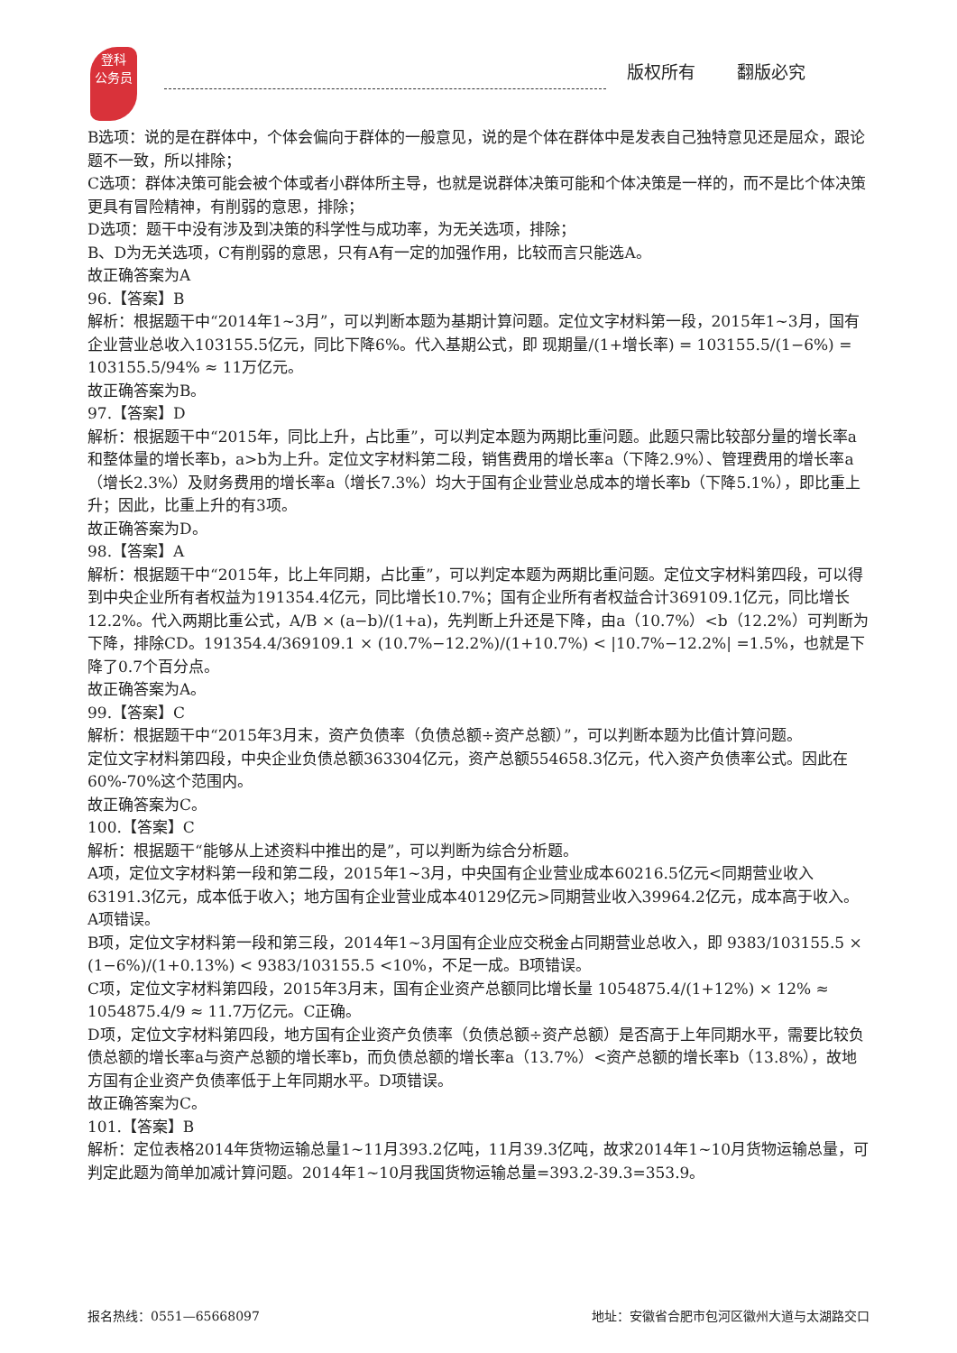登科
公务员
版权所有 翻版必究
B选项：说的是在群体中，个体会偏向于群体的一般意见，说的是个体在群体中是发表自己独特意见还是屈众，跟论题不一致，所以排除；
C选项：群体决策可能会被个体或者小群体所主导，也就是说群体决策可能和个体决策是一样的，而不是比个体决策更具有冒险精神，有削弱的意思，排除；
D选项：题干中没有涉及到决策的科学性与成功率，为无关选项，排除；
B、D为无关选项，C有削弱的意思，只有A有一定的加强作用，比较而言只能选A。
故正确答案为A
96.【答案】B
解析：根据题干中“2014年1~3月”，可以判断本题为基期计算问题。定位文字材料第一段，2015年1~3月，国有企业营业总收入103155.5亿元，同比下降6%。代入基期公式，即 现期量/(1+增长率) = 103155.5/(1−6%) = 103155.5/94% ≈ 11万亿元。
故正确答案为B。
97.【答案】D
解析：根据题干中“2015年，同比上升，占比重”，可以判定本题为两期比重问题。此题只需比较部分量的增长率a和整体量的增长率b，a>b为上升。定位文字材料第二段，销售费用的增长率a（下降2.9%）、管理费用的增长率a（增长2.3%）及财务费用的增长率a（增长7.3%）均大于国有企业营业总成本的增长率b（下降5.1%），即比重上升；因此，比重上升的有3项。
故正确答案为D。
98.【答案】A
解析：根据题干中“2015年，比上年同期，占比重”，可以判定本题为两期比重问题。定位文字材料第四段，可以得到中央企业所有者权益为191354.4亿元，同比增长10.7%；国有企业所有者权益合计369109.1亿元，同比增长12.2%。代入两期比重公式，A/B × (a−b)/(1+a)，先判断上升还是下降，由a（10.7%）<b（12.2%）可判断为下降，排除CD。191354.4/369109.1 × (10.7%−12.2%)/(1+10.7%) < |10.7%−12.2%| =1.5%，也就是下降了0.7个百分点。
故正确答案为A。
99.【答案】C
解析：根据题干中“2015年3月末，资产负债率（负债总额÷资产总额）”，可以判断本题为比值计算问题。
定位文字材料第四段，中央企业负债总额363304亿元，资产总额554658.3亿元，代入资产负债率公式。因此在60%-70%这个范围内。
故正确答案为C。
100.【答案】C
解析：根据题干“能够从上述资料中推出的是”，可以判断为综合分析题。
A项，定位文字材料第一段和第二段，2015年1~3月，中央国有企业营业成本60216.5亿元<同期营业收入63191.3亿元，成本低于收入；地方国有企业营业成本40129亿元>同期营业收入39964.2亿元，成本高于收入。A项错误。
B项，定位文字材料第一段和第三段，2014年1~3月国有企业应交税金占同期营业总收入，即 9383/103155.5 × (1−6%)/(1+0.13%) < 9383/103155.5 <10%，不足一成。B项错误。
C项，定位文字材料第四段，2015年3月末，国有企业资产总额同比增长量 1054875.4/(1+12%) × 12% ≈ 1054875.4/9 ≈ 11.7万亿元。C正确。
D项，定位文字材料第四段，地方国有企业资产负债率（负债总额÷资产总额）是否高于上年同期水平，需要比较负债总额的增长率a与资产总额的增长率b，而负债总额的增长率a（13.7%）<资产总额的增长率b（13.8%），故地方国有企业资产负债率低于上年同期水平。D项错误。
故正确答案为C。
101.【答案】B
解析：定位表格2014年货物运输总量1~11月393.2亿吨，11月39.3亿吨，故求2014年1~10月货物运输总量，可判定此题为简单加减计算问题。2014年1~10月我国货物运输总量=393.2-39.3=353.9。
报名热线：0551—65668097 地址：安徽省合肥市包河区徽州大道与太湖路交口